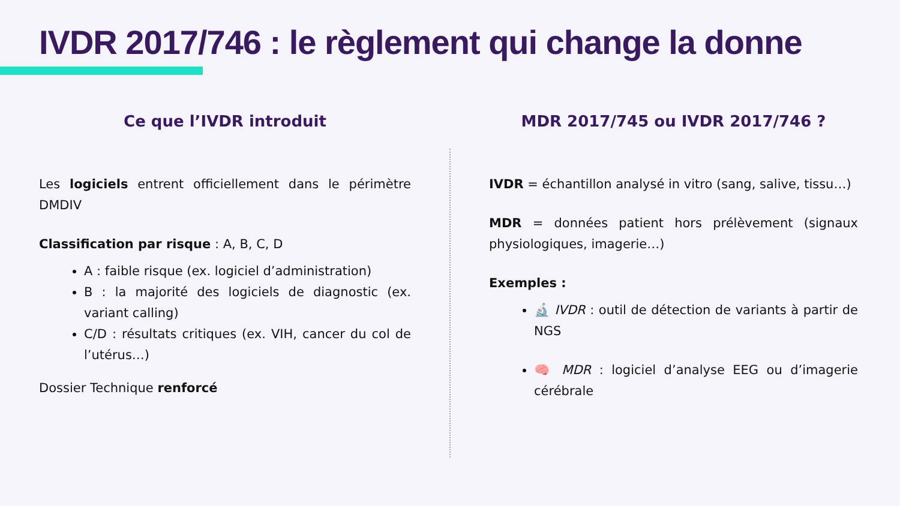IVDR 2017/746 : le règlement qui change la donne
Ce que l’IVDR introduit
Les logiciels entrent officiellement dans le périmètre DMDIV
Classification par risque : A, B, C, D
A : faible risque (ex. logiciel d’administration)
B : la majorité des logiciels de diagnostic (ex. variant calling)
C/D : résultats critiques (ex. VIH, cancer du col de l’utérus…)
Dossier Technique renforcé
MDR 2017/745 ou IVDR 2017/746 ?
IVDR = échantillon analysé in vitro (sang, salive, tissu…)
MDR = données patient hors prélèvement (signaux physiologiques, imagerie…)
Exemples :
🔬 IVDR : outil de détection de variants à partir de NGS
🧠 MDR : logiciel d’analyse EEG ou d’imagerie cérébrale